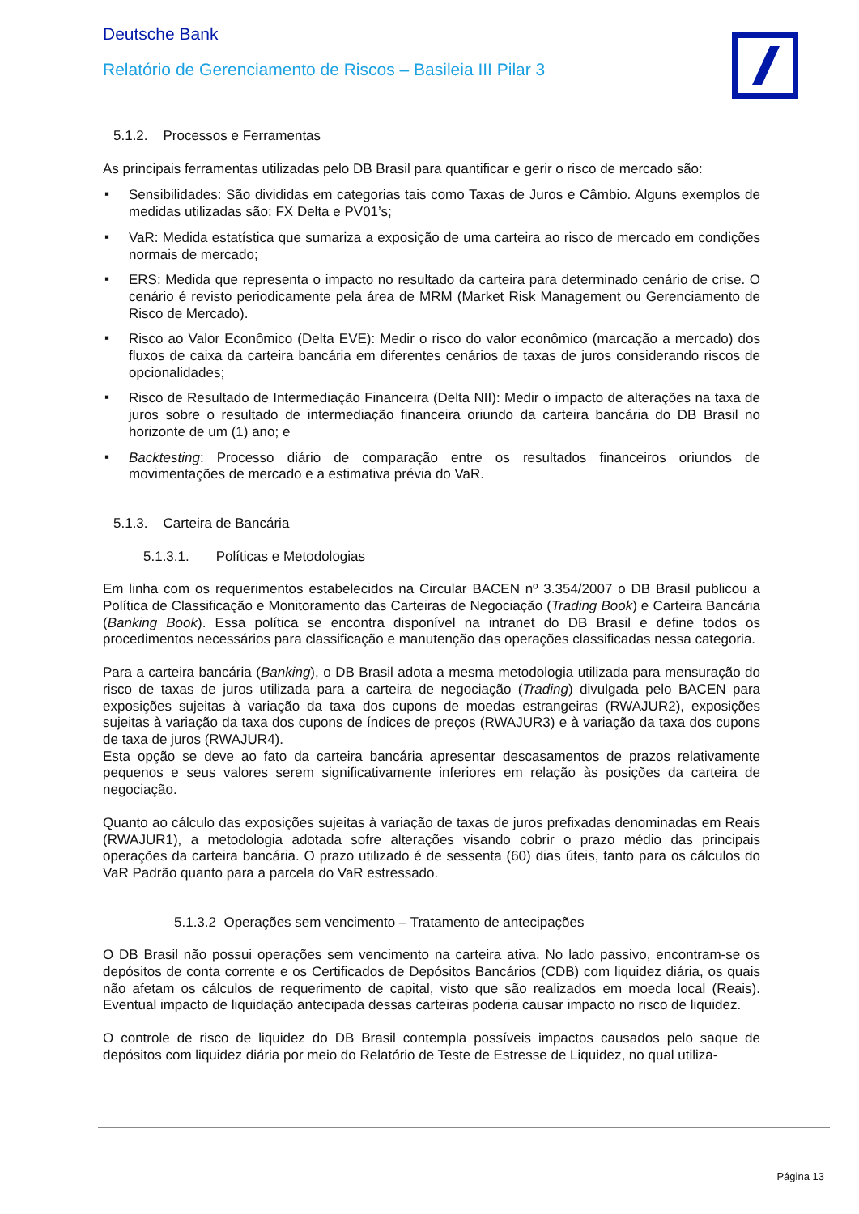Deutsche Bank
Relatório de Gerenciamento de Riscos – Basileia III Pilar 3
5.1.2. Processos e Ferramentas
As principais ferramentas utilizadas pelo DB Brasil para quantificar e gerir o risco de mercado são:
▪ Sensibilidades: São divididas em categorias tais como Taxas de Juros e Câmbio. Alguns exemplos de medidas utilizadas são: FX Delta e PV01’s;
▪ VaR: Medida estatística que sumariza a exposição de uma carteira ao risco de mercado em condições normais de mercado;
▪ ERS: Medida que representa o impacto no resultado da carteira para determinado cenário de crise. O cenário é revisto periodicamente pela área de MRM (Market Risk Management ou Gerenciamento de Risco de Mercado).
▪ Risco ao Valor Econômico (Delta EVE): Medir o risco do valor econômico (marcação a mercado) dos fluxos de caixa da carteira bancária em diferentes cenários de taxas de juros considerando riscos de opcionalidades;
▪ Risco de Resultado de Intermediação Financeira (Delta NII): Medir o impacto de alterações na taxa de juros sobre o resultado de intermediação financeira oriundo da carteira bancária do DB Brasil no horizonte de um (1) ano; e
▪ Backtesting: Processo diário de comparação entre os resultados financeiros oriundos de movimentações de mercado e a estimativa prévia do VaR.
5.1.3. Carteira de Bancária
5.1.3.1. Políticas e Metodologias
Em linha com os requerimentos estabelecidos na Circular BACEN nº 3.354/2007 o DB Brasil publicou a Política de Classificação e Monitoramento das Carteiras de Negociação (Trading Book) e Carteira Bancária (Banking Book). Essa política se encontra disponível na intranet do DB Brasil e define todos os procedimentos necessários para classificação e manutenção das operações classificadas nessa categoria.
Para a carteira bancária (Banking), o DB Brasil adota a mesma metodologia utilizada para mensuração do risco de taxas de juros utilizada para a carteira de negociação (Trading) divulgada pelo BACEN para exposições sujeitas à variação da taxa dos cupons de moedas estrangeiras (RWAJUR2), exposições sujeitas à variação da taxa dos cupons de índices de preços (RWAJUR3) e à variação da taxa dos cupons de taxa de juros (RWAJUR4).
Esta opção se deve ao fato da carteira bancária apresentar descasamentos de prazos relativamente pequenos e seus valores serem significativamente inferiores em relação às posições da carteira de negociação.
Quanto ao cálculo das exposições sujeitas à variação de taxas de juros prefixadas denominadas em Reais (RWAJUR1), a metodologia adotada sofre alterações visando cobrir o prazo médio das principais operações da carteira bancária. O prazo utilizado é de sessenta (60) dias úteis, tanto para os cálculos do VaR Padrão quanto para a parcela do VaR estressado.
5.1.3.2 Operações sem vencimento – Tratamento de antecipações
O DB Brasil não possui operações sem vencimento na carteira ativa. No lado passivo, encontram-se os depósitos de conta corrente e os Certificados de Depósitos Bancários (CDB) com liquidez diária, os quais não afetam os cálculos de requerimento de capital, visto que são realizados em moeda local (Reais). Eventual impacto de liquidação antecipada dessas carteiras poderia causar impacto no risco de liquidez.
O controle de risco de liquidez do DB Brasil contempla possíveis impactos causados pelo saque de depósitos com liquidez diária por meio do Relatório de Teste de Estresse de Liquidez, no qual utiliza-
Página 13